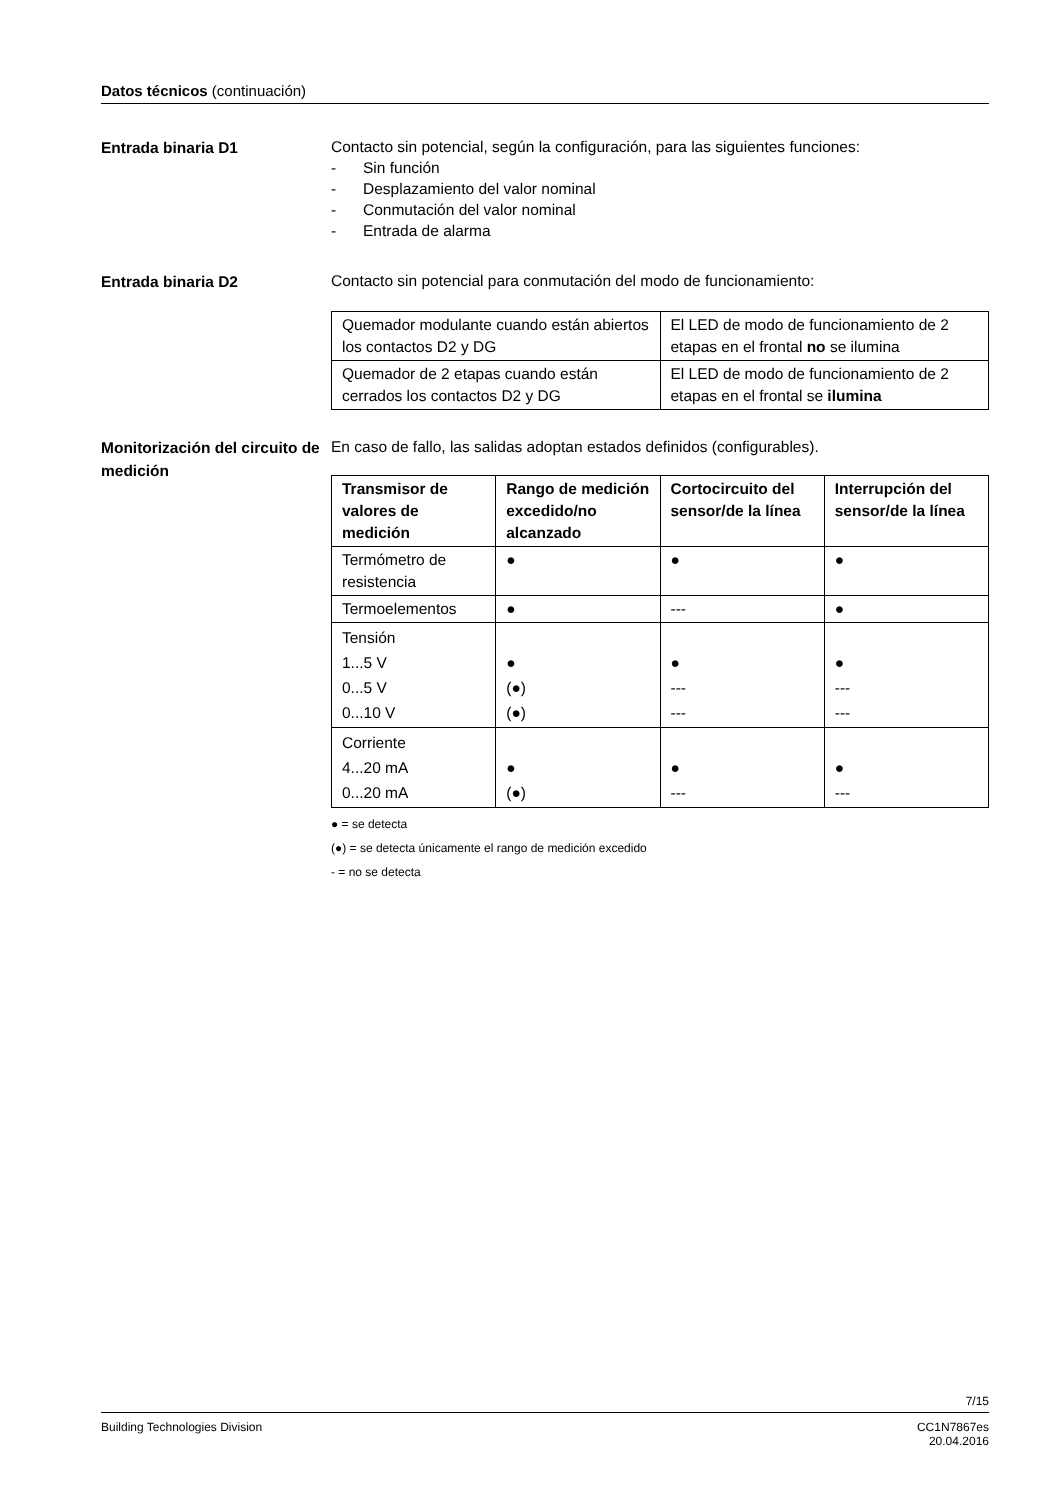Datos técnicos (continuación)
Entrada binaria D1
Contacto sin potencial, según la configuración, para las siguientes funciones:
- Sin función
- Desplazamiento del valor nominal
- Conmutación del valor nominal
- Entrada de alarma
Entrada binaria D2
Contacto sin potencial para conmutación del modo de funcionamiento:
| Quemador modulante cuando están abiertos los contactos D2 y DG | El LED de modo de funcionamiento de 2 etapas en el frontal no se ilumina |
| Quemador de 2 etapas cuando están cerrados los contactos D2 y DG | El LED de modo de funcionamiento de 2 etapas en el frontal se ilumina |
Monitorización del circuito de medición
En caso de fallo, las salidas adoptan estados definidos (configurables).
| Transmisor de valores de medición | Rango de medición excedido/no alcanzado | Cortocircuito del sensor/de la línea | Interrupción del sensor/de la línea |
| --- | --- | --- | --- |
| Termómetro de resistencia | ● | ● | ● |
| Termoelementos | ● | --- | ● |
| Tensión 1...5 V 0...5 V 0...10 V | ● (●) (●) | ● --- --- | ● --- --- |
| Corriente 4...20 mA 0...20 mA | ● (●) | ● --- | ● --- |
● = se detecta
(●) = se detecta únicamente el rango de medición excedido
- = no se detecta
7/15
Building Technologies Division CC1N7867es
20.04.2016